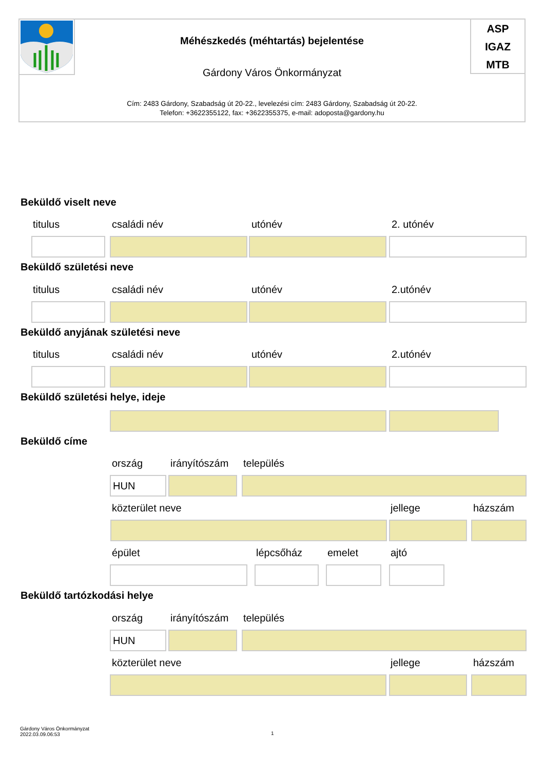Méhészkedés (méhtartás) bejelentése
Gárdony Város Önkormányzat
ASP
IGAZ
MTB
Cím: 2483 Gárdony, Szabadság út 20-22., levelezési cím: 2483 Gárdony, Szabadság út 20-22.
Telefon: +3622355122, fax: +3622355375, e-mail: adoposta@gardony.hu
Beküldő viselt neve
titulus családi név utónév 2. utónév
Beküldő születési neve
titulus családi név utónév 2.utónév
Beküldő anyjának születési neve
titulus családi név utónév 2.utónév
Beküldő születési helye, ideje
Beküldő címe
ország irányítószám település
HUN
közterület neve jellege házszám
épület lépcsőház emelet ajtó
Beküldő tartózkodási helye
ország irányítószám település
HUN
közterület neve jellege házszám
Gárdony Város Önkormányzat
2022.03.09.06:53
1